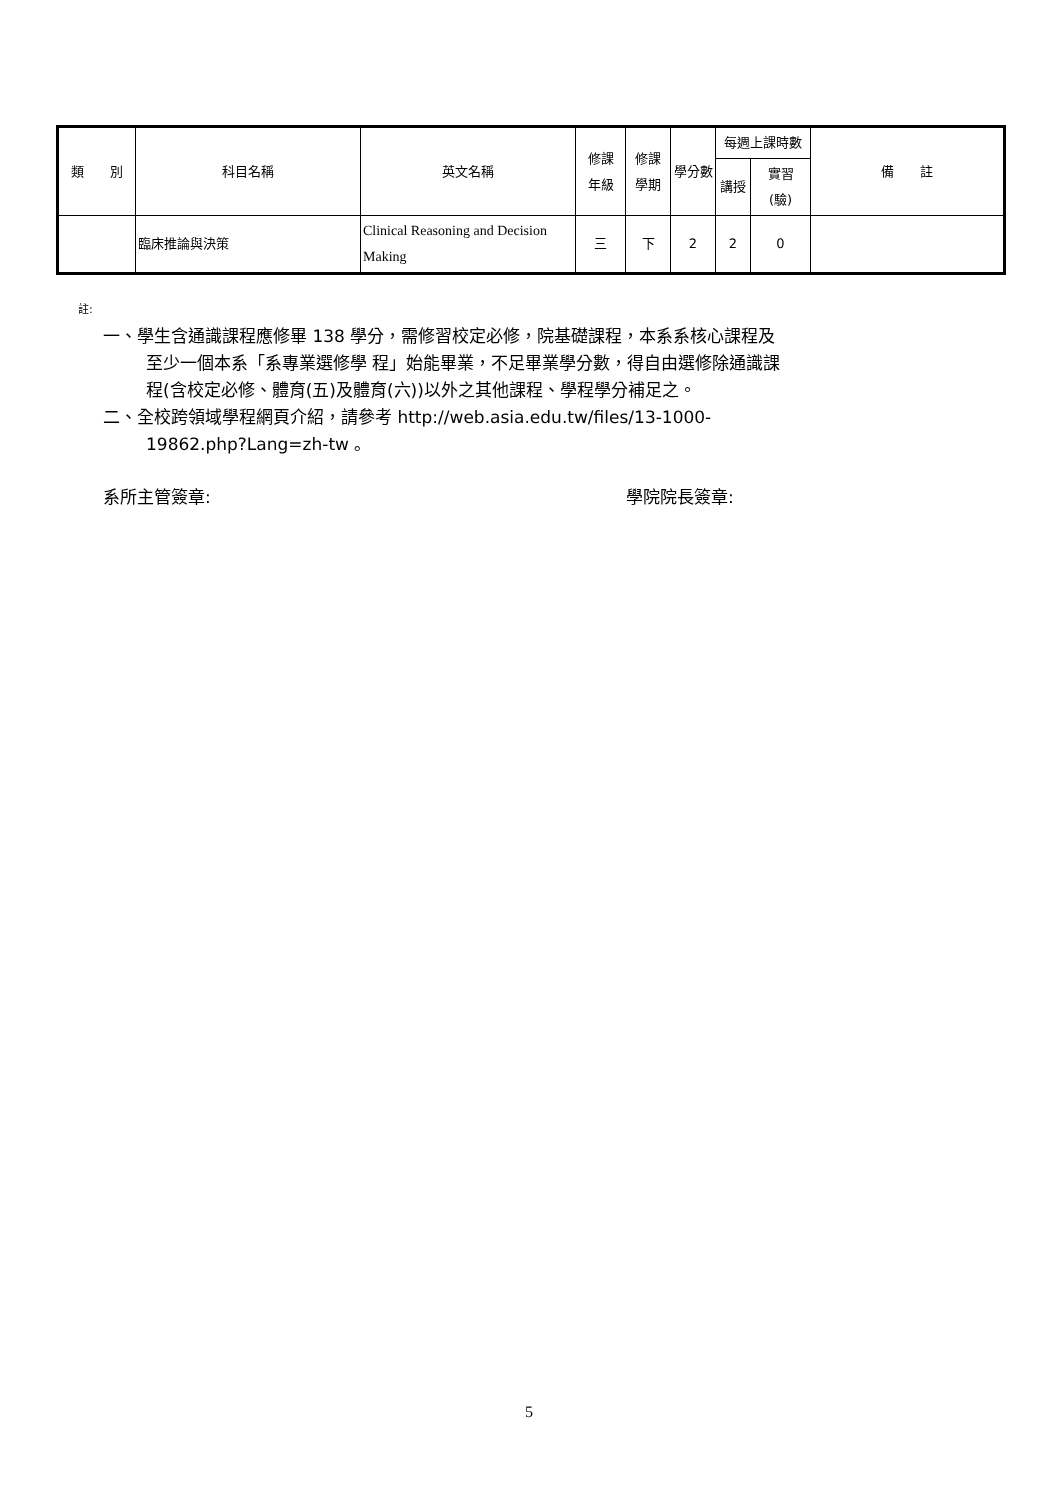| 類 別 | 科目名稱 | 英文名稱 | 修課 年級 | 修課 學期 | 學分數 | 每週上課時數 | | 備 註 |
| --- | --- | --- | --- | --- | --- | --- | --- | --- |
| | | | | | | 講授 | 實習 (驗) | |
| | 臨床推論與決策 | Clinical Reasoning and Decision Making | 三 | 下 | 2 | 2 | 0 | |
註:
一、學生含通識課程應修畢 138 學分，需修習校定必修，院基礎課程，本系系核心課程及
至少一個本系「系專業選修學 程」始能畢業，不足畢業學分數，得自由選修除通識課
程(含校定必修、體育(五)及體育(六))以外之其他課程、學程學分補足之。
二、全校跨領域學程網頁介紹，請參考 http://web.asia.edu.tw/files/13-1000-
19862.php?Lang=zh-tw 。
系所主管簽章: 學院院長簽章:
5